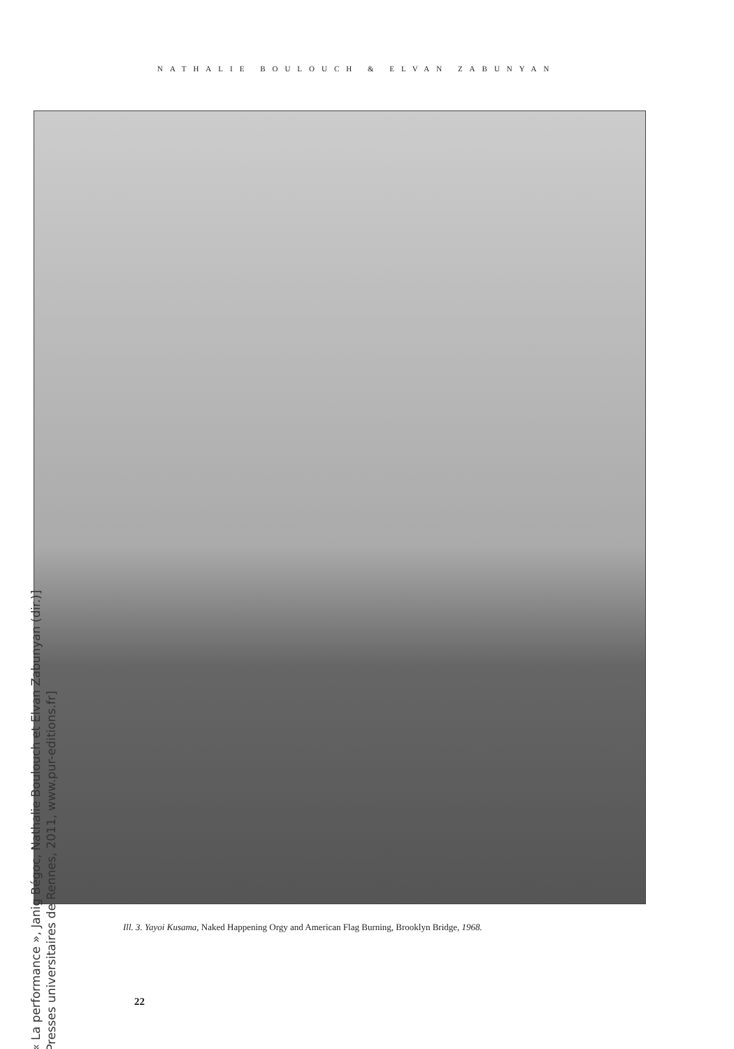NATHALIE BOULOUCH & ELVAN ZABUNYAN
Ill. 3. Yayoi Kusama, Naked Happening Orgy and American Flag Burning, Brooklyn Bridge, 1968.
22
[« La performance », Janig Bégoc, Nathalie Boulouch et Elvan Zabunyan (dir.)]
[Presses universitaires de Rennes, 2011, www.pur-editions.fr]